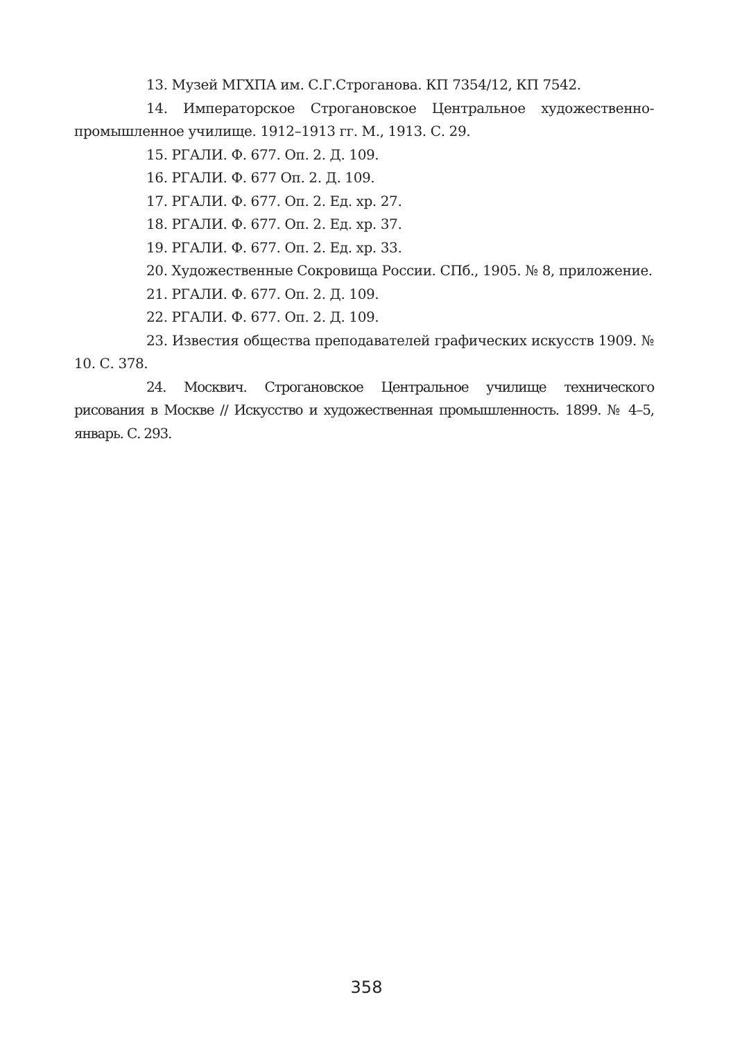13. Музей МГХПА им. С.Г.Строганова. КП 7354/12, КП 7542.
14. Императорское Строгановское Центральное художественно-промышленное училище. 1912–1913 гг. М., 1913. С. 29.
15. РГАЛИ. Ф. 677. Оп. 2. Д. 109.
16. РГАЛИ. Ф. 677 Оп. 2. Д. 109.
17. РГАЛИ. Ф. 677. Оп. 2. Ед. хр. 27.
18. РГАЛИ. Ф. 677. Оп. 2. Ед. хр. 37.
19. РГАЛИ. Ф. 677. Оп. 2. Ед. хр. 33.
20. Художественные Сокровища России. СПб., 1905. № 8, приложение.
21. РГАЛИ. Ф. 677. Оп. 2. Д. 109.
22. РГАЛИ. Ф. 677. Оп. 2. Д. 109.
23. Известия общества преподавателей графических искусств 1909. № 10. С. 378.
24. Москвич. Строгановское Центральное училище технического рисования в Москве // Искусство и художественная промышленность. 1899. № 4–5, январь. С. 293.
358